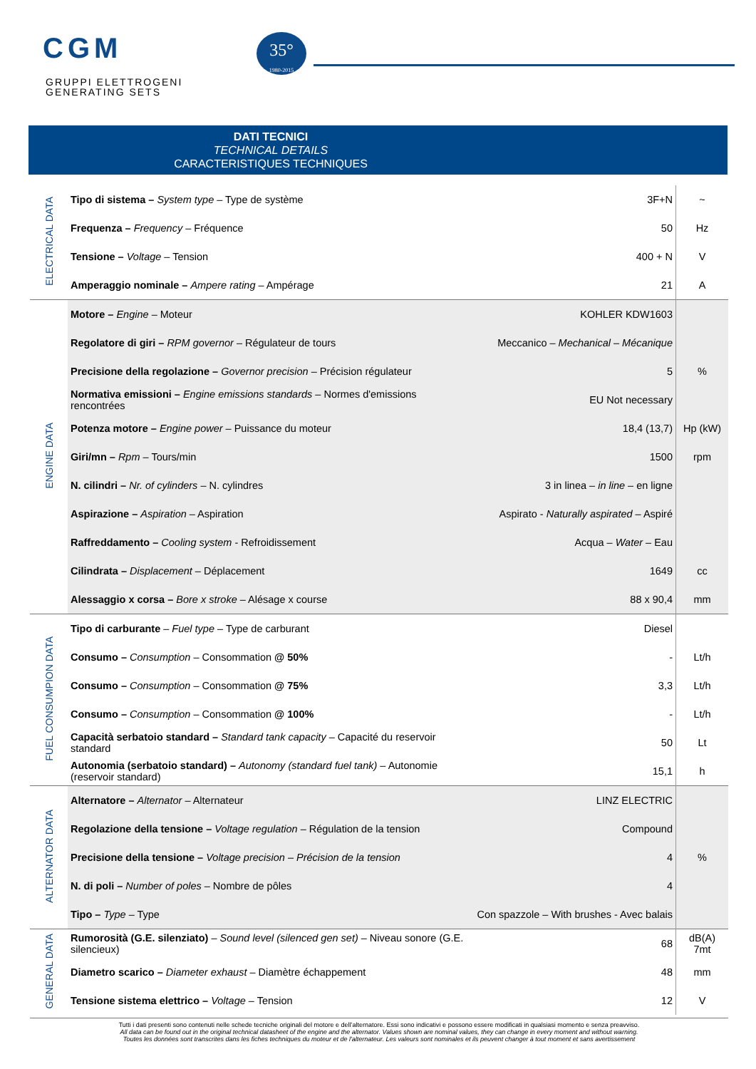CGM
GRUPPI ELETTROGENI
GENERATING SETS
35°
1980-2015
DATI TECNICI
TECHNICAL DETAILS
CARACTERISTIQUES TECHNIQUES
| ELECTRICAL DATA | Tipo di sistema – System type – Type de système | 3F+N | ~ |
| | Frequenza – Frequency – Fréquence | 50 | Hz |
| | Tensione – Voltage – Tension | 400 + N | V |
| | Amperaggio nominale – Ampere rating – Ampérage | 21 | A |
| ENGINE DATA | Motore – Engine – Moteur | KOHLER KDW1603 | |
| | Regolatore di giri – RPM governor – Régulateur de tours | Meccanico – Mechanical – Mécanique | |
| | Precisione della regolazione – Governor precision – Précision régulateur | 5 | % |
| | Normativa emissioni – Engine emissions standards – Normes d'emissions rencontrées | EU Not necessary | |
| | Potenza motore – Engine power – Puissance du moteur | 18,4 (13,7) | Hp (kW) |
| | Giri/mn – Rpm – Tours/min | 1500 | rpm |
| | N. cilindri – Nr. of cylinders – N. cylindres | 3 in linea – in line – en ligne | |
| | Aspirazione – Aspiration – Aspiration | Aspirato - Naturally aspirated – Aspiré | |
| | Raffreddamento – Cooling system - Refroidissement | Acqua – Water – Eau | |
| | Cilindrata – Displacement – Déplacement | 1649 | cc |
| | Alessaggio x corsa – Bore x stroke – Alésage x course | 88 x 90,4 | mm |
| FUEL CONSUMPION DATA | Tipo di carburante – Fuel type – Type de carburant | Diesel | |
| | Consumo – Consumption – Consommation @ 50% | - | Lt/h |
| | Consumo – Consumption – Consommation @ 75% | 3,3 | Lt/h |
| | Consumo – Consumption – Consommation @ 100% | - | Lt/h |
| | Capacità serbatoio standard – Standard tank capacity – Capacité du reservoir standard | 50 | Lt |
| | Autonomia (serbatoio standard) – Autonomy (standard fuel tank) – Autonomie (reservoir standard) | 15,1 | h |
| ALTERNATOR DATA | Alternatore – Alternator – Alternateur | LINZ ELECTRIC | |
| | Regolazione della tensione – Voltage regulation – Régulation de la tension | Compound | |
| | Precisione della tensione – Voltage precision – Précision de la tension | 4 | % |
| | N. di poli – Number of poles – Nombre de pôles | 4 | |
| | Tipo – Type – Type | Con spazzole – With brushes - Avec balais | |
| GENERAL DATA | Rumorosità (G.E. silenziato) – Sound level (silenced gen set) – Niveau sonore (G.E. silencieux) | 68 | dB(A) 7mt |
| | Diametro scarico – Diameter exhaust – Diamètre échappement | 48 | mm |
| | Tensione sistema elettrico – Voltage – Tension | 12 | V |
Tutti i dati presenti sono contenuti nelle schede tecniche originali del motore e dell’alternatore. Essi sono indicativi e possono essere modificati in qualsiasi momento e senza preavviso.
All data can be found out in the original technical datasheet of the engine and the alternator. Values shown are nominal values, they can change in every moment and without warning.
Toutes les données sont transcrites dans les fiches techniques du moteur et de l'alternateur. Les valeurs sont nominales et ils peuvent changer à tout moment et sans avertissement